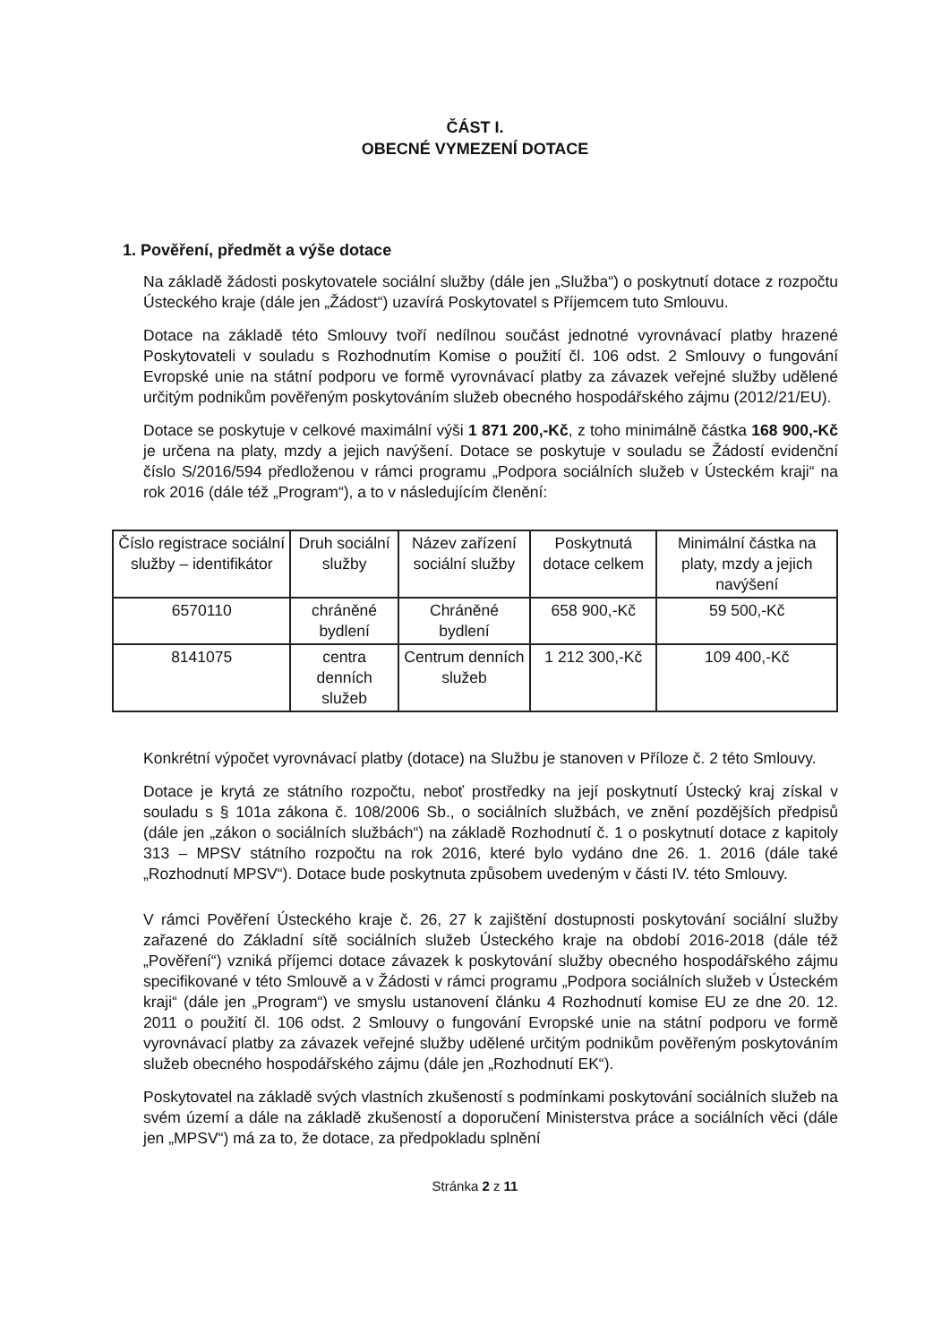ČÁST I.
OBECNÉ VYMEZENÍ DOTACE
1. Pověření, předmět a výše dotace
Na základě žádosti poskytovatele sociální služby (dále jen „Služba“) o poskytnutí dotace z rozpočtu Ústeckého kraje (dále jen „Žádost“) uzavírá Poskytovatel s Příjemcem tuto Smlouvu.
Dotace na základě této Smlouvy tvoří nedílnou součást jednotné vyrovnávací platby hrazené Poskytovateli v souladu s Rozhodnutím Komise o použití čl. 106 odst. 2 Smlouvy o fungování Evropské unie na státní podporu ve formě vyrovnávací platby za závazek veřejné služby udělené určitým podnikům pověřeným poskytováním služeb obecného hospodářského zájmu (2012/21/EU).
Dotace se poskytuje v celkové maximální výši 1 871 200,-Kč, z toho minimálně částka 168 900,-Kč je určena na platy, mzdy a jejich navýšení. Dotace se poskytuje v souladu se Žádostí evidenční číslo S/2016/594 předloženou v rámci programu „Podpora sociálních služeb v Ústeckém kraji“ na rok 2016 (dále též „Program“), a to v následujícím členění:
| Číslo registrace sociální služby – identifikátor | Druh sociální služby | Název zařízení sociální služby | Poskytnutá dotace celkem | Minimální částka na platy, mzdy a jejich navýšení |
| 6570110 | chráněné bydlení | Chráněné bydlení | 658 900,-Kč | 59 500,-Kč |
| 8141075 | centra denních služeb | Centrum denních služeb | 1 212 300,-Kč | 109 400,-Kč |
Konkrétní výpočet vyrovnávací platby (dotace) na Službu je stanoven v Příloze č. 2 této Smlouvy.
Dotace je krytá ze státního rozpočtu, neboť prostředky na její poskytnutí Ústecký kraj získal v souladu s § 101a zákona č. 108/2006 Sb., o sociálních službách, ve znění pozdějších předpisů (dále jen „zákon o sociálních službách“) na základě Rozhodnutí č. 1 o poskytnutí dotace z kapitoly 313 – MPSV státního rozpočtu na rok 2016, které bylo vydáno dne 26. 1. 2016 (dále také „Rozhodnutí MPSV“). Dotace bude poskytnuta způsobem uvedeným v části IV. této Smlouvy.
V rámci Pověření Ústeckého kraje č. 26, 27 k zajištění dostupnosti poskytování sociální služby zařazené do Základní sítě sociálních služeb Ústeckého kraje na období 2016-2018 (dále též „Pověření“) vzniká příjemci dotace závazek k poskytování služby obecného hospodářského zájmu specifikované v této Smlouvě a v Žádosti v rámci programu „Podpora sociálních služeb v Ústeckém kraji“ (dále jen „Program“) ve smyslu ustanovení článku 4 Rozhodnutí komise EU ze dne 20. 12. 2011 o použití čl. 106 odst. 2 Smlouvy o fungování Evropské unie na státní podporu ve formě vyrovnávací platby za závazek veřejné služby udělené určitým podnikům pověřeným poskytováním služeb obecného hospodářského zájmu (dále jen „Rozhodnutí EK“).
Poskytovatel na základě svých vlastních zkušeností s podmínkami poskytování sociálních služeb na svém území a dále na základě zkušeností a doporučení Ministerstva práce a sociálních věci (dále jen „MPSV“) má za to, že dotace, za předpokladu splnění
Stránka 2 z 11